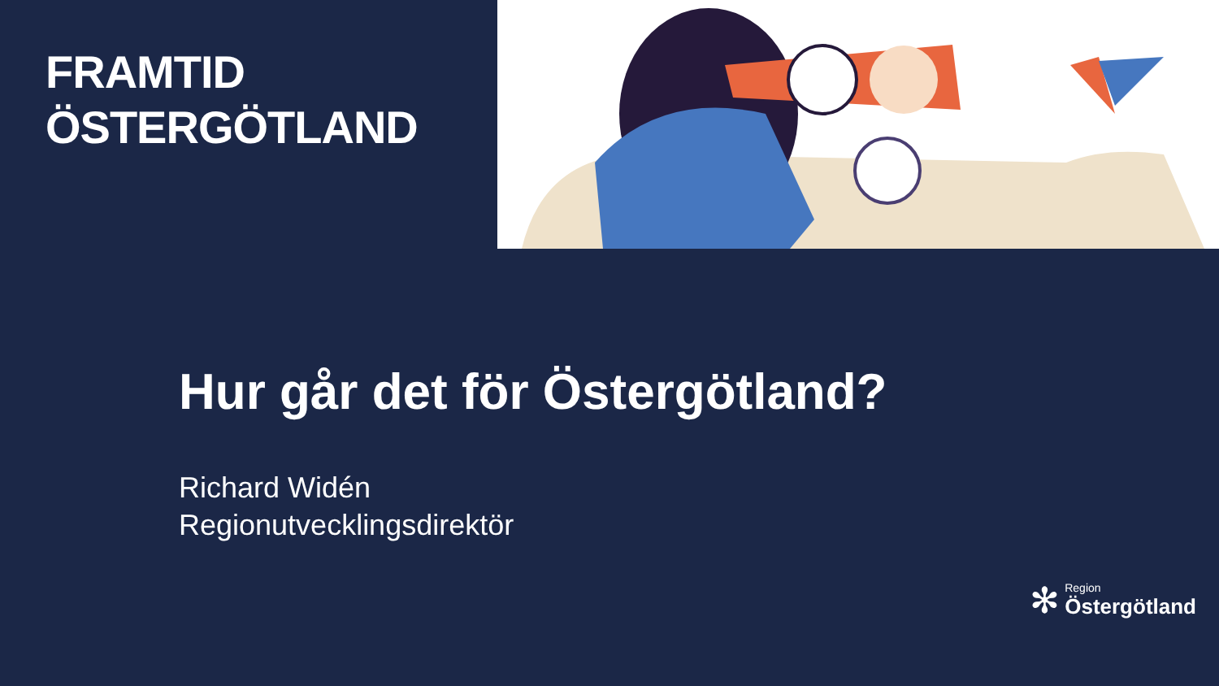FRAMTID
ÖSTERGÖTLAND
Hur går det för Östergötland?
Richard Widén
Regionutvecklingsdirektör
✻
Region
Östergötland